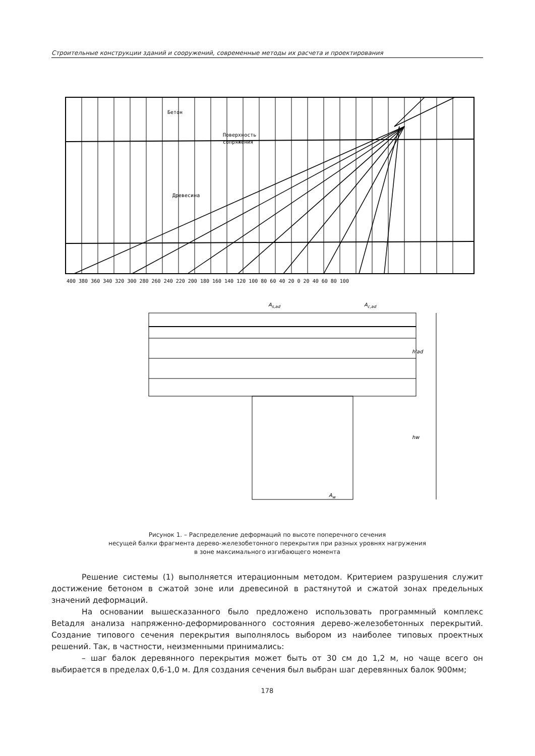Строительные конструкции зданий и сооружений, современные методы их расчета и проектирования
Бетон
Поверхность
сопряжения
Древесина
400 380 360 340 320 300 280 260 240 220 200 180 160 140 120 100 80 60 40 20 0 20 40 60 80 100
As,ad
Ac,ad
Aw
h'ad
hw
Рисунок 1. – Распределение деформаций по высоте поперечного сечения
несущей балки фрагмента дерево-железобетонного перекрытия при разных уровнях нагружения
в зоне максимального изгибающего момента
Решение системы (1) выполняется итерационным методом. Критерием разрушения служит достижение бетоном в сжатой зоне или древесиной в растянутой и сжатой зонах пре­дельных значений деформаций.
На основании вышесказанного было предложено использовать программный ком­плекс Betaдля анализа напряженно-деформированного состояния дерево-железобетонных перекрытий. Создание типового сечения перекрытия выполнялось выбором из наиболее ти­повых проектных решений. Так, в частности, неизменными принимались:
– шаг балок деревянного перекрытия может быть от 30 см до 1,2 м, но чаще всего он выбирается в пределах 0,6-1,0 м. Для создания сечения был выбран шаг деревянных балок 900мм;
178